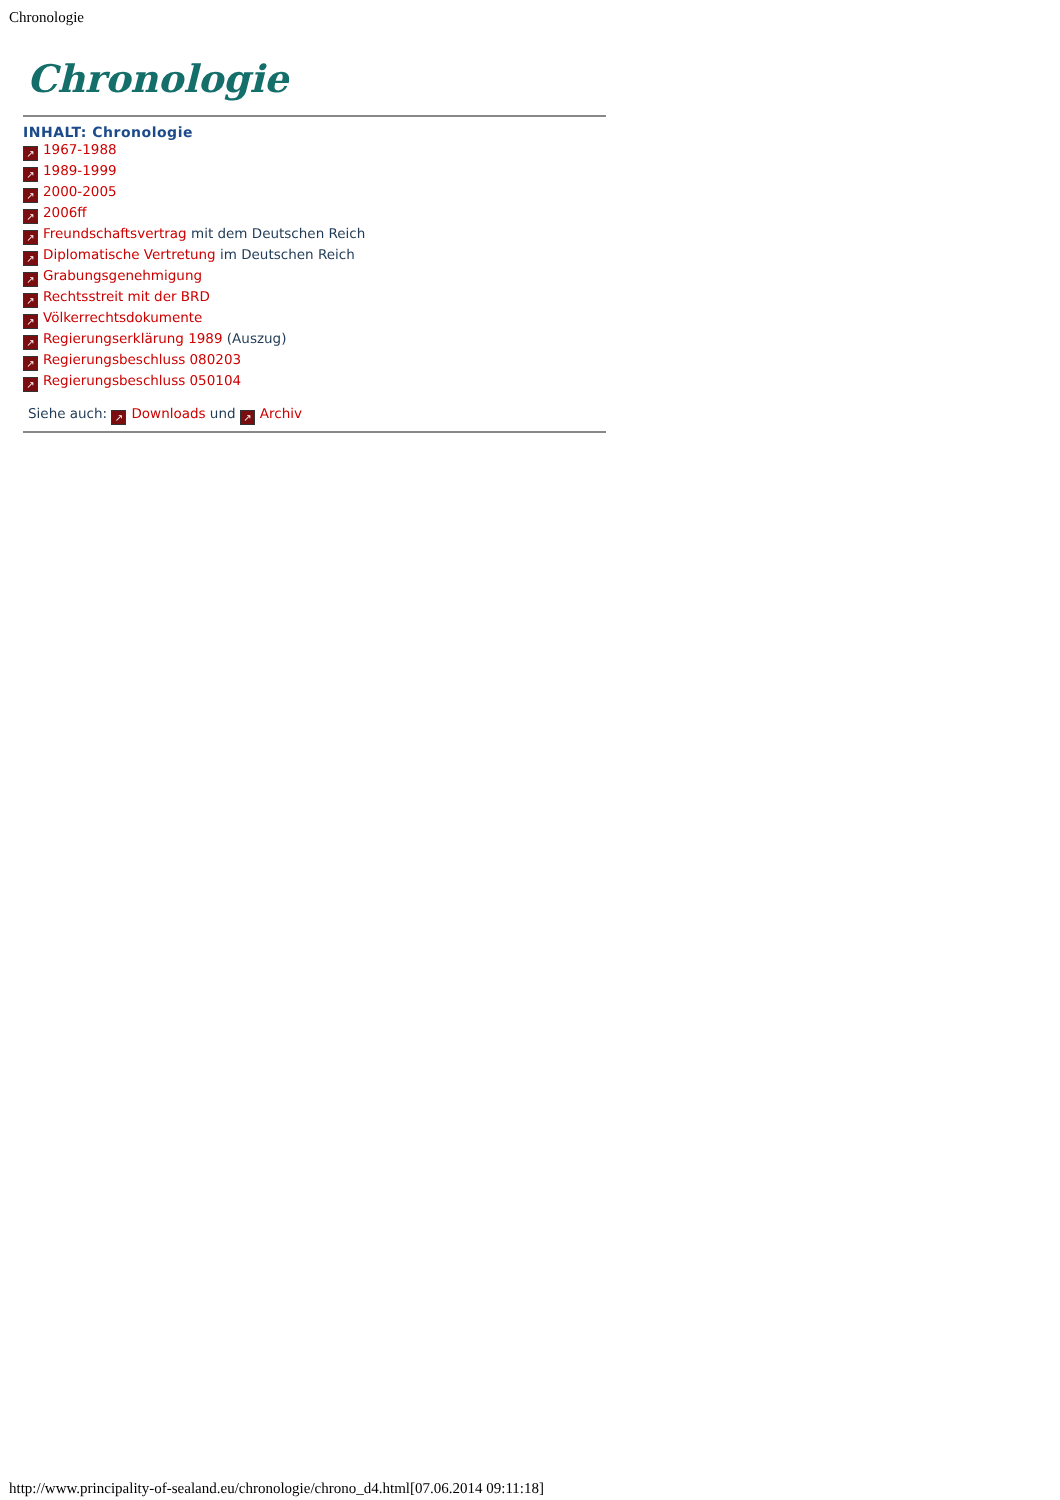Chronologie
Chronologie
INHALT: Chronologie
↗ 1967-1988
↗ 1989-1999
↗ 2000-2005
↗ 2006ff
↗ Freundschaftsvertrag mit dem Deutschen Reich
↗ Diplomatische Vertretung im Deutschen Reich
↗ Grabungsgenehmigung
↗ Rechtsstreit mit der BRD
↗ Völkerrechtsdokumente
↗ Regierungserklärung 1989 (Auszug)
↗ Regierungsbeschluss 080203
↗ Regierungsbeschluss 050104
Siehe auch: ↗ Downloads und ↗ Archiv
http://www.principality-of-sealand.eu/chronologie/chrono_d4.html[07.06.2014 09:11:18]